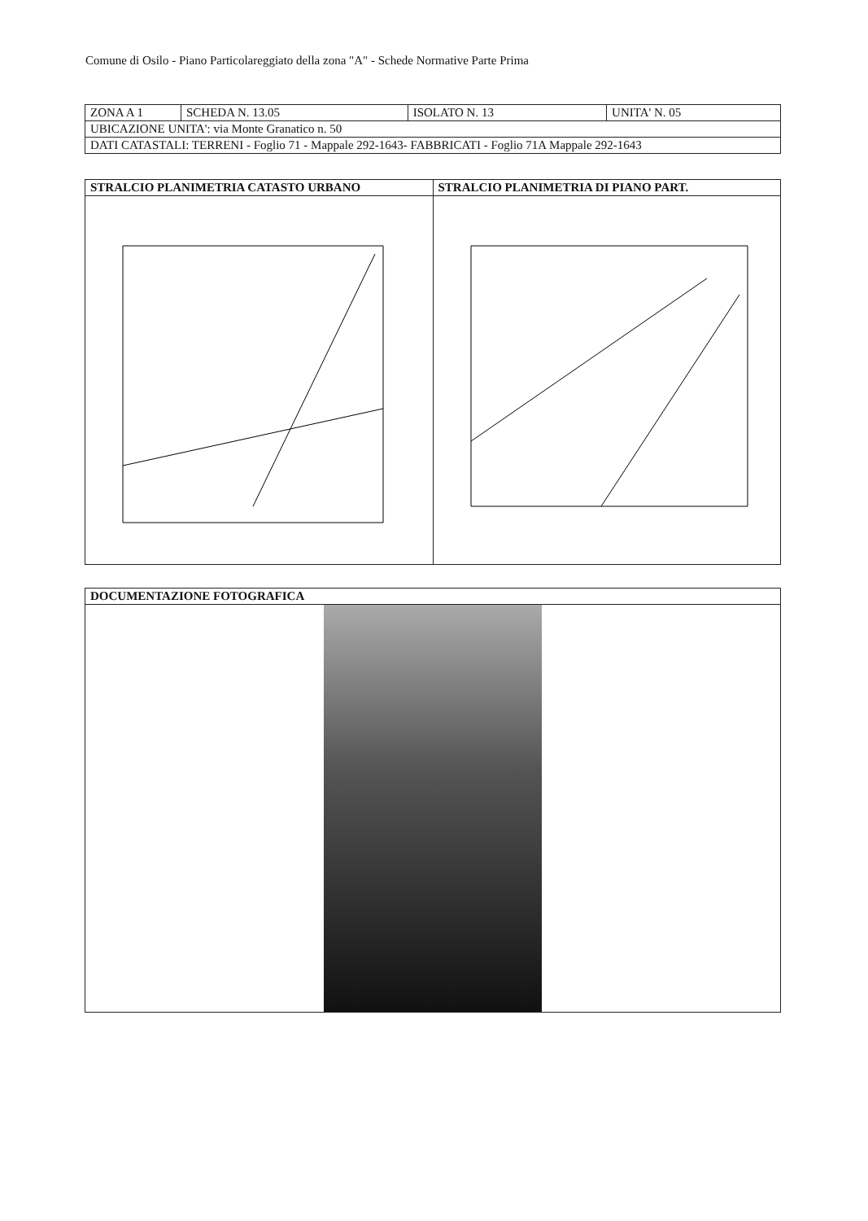Comune di Osilo - Piano Particolareggiato della zona "A" - Schede Normative Parte Prima
| ZONA A 1 | SCHEDA N. 13.05 | ISOLATO N. 13 | UNITA' N. 05 |
| UBICAZIONE UNITA': via Monte Granatico n. 50 | | | |
| DATI CATASTALI: TERRENI - Foglio 71 - Mappale 292-1643- FABBRICATI - Foglio 71A Mappale 292-1643 | | | |
| STRALCIO PLANIMETRIA CATASTO URBANO | STRALCIO PLANIMETRIA DI PIANO PART. |
| --- | --- |
| DOCUMENTAZIONE FOTOGRAFICA |
| --- |